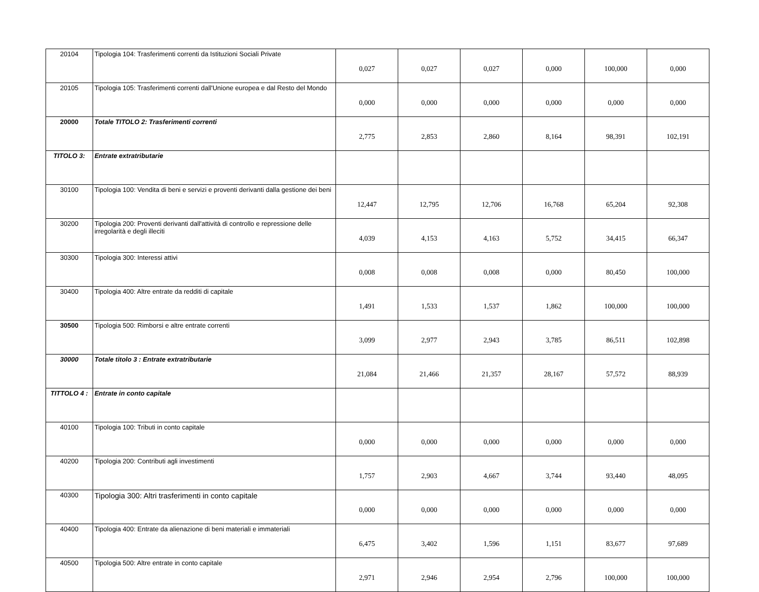| 20104 | Tipologia 104: Trasferimenti correnti da Istituzioni Sociali Private | 0,027 | 0,027 | 0,027 | 0,000 | 100,000 | 0,000 |
| 20105 | Tipologia 105: Trasferimenti correnti dall'Unione europea e dal Resto del Mondo | 0,000 | 0,000 | 0,000 | 0,000 | 0,000 | 0,000 |
| 20000 | Totale TITOLO 2: Trasferimenti correnti | 2,775 | 2,853 | 2,860 | 8,164 | 98,391 | 102,191 |
| TITOLO 3: | Entrate extratributarie | | | | | | |
| 30100 | Tipologia 100: Vendita di beni e servizi e proventi derivanti dalla gestione dei beni | 12,447 | 12,795 | 12,706 | 16,768 | 65,204 | 92,308 |
| 30200 | Tipologia 200: Proventi derivanti dall'attività di controllo e repressione delle irregolarità e degli illeciti | 4,039 | 4,153 | 4,163 | 5,752 | 34,415 | 66,347 |
| 30300 | Tipologia 300: Interessi attivi | 0,008 | 0,008 | 0,008 | 0,000 | 80,450 | 100,000 |
| 30400 | Tipologia 400: Altre entrate da redditi di capitale | 1,491 | 1,533 | 1,537 | 1,862 | 100,000 | 100,000 |
| 30500 | Tipologia 500: Rimborsi e altre entrate correnti | 3,099 | 2,977 | 2,943 | 3,785 | 86,511 | 102,898 |
| 30000 | Totale titolo 3 : Entrate extratributarie | 21,084 | 21,466 | 21,357 | 28,167 | 57,572 | 88,939 |
| TITTOLO 4 : | Entrate in conto capitale | | | | | | |
| 40100 | Tipologia 100: Tributi in conto capitale | 0,000 | 0,000 | 0,000 | 0,000 | 0,000 | 0,000 |
| 40200 | Tipologia 200: Contributi agli investimenti | 1,757 | 2,903 | 4,667 | 3,744 | 93,440 | 48,095 |
| 40300 | Tipologia 300: Altri trasferimenti in conto capitale | 0,000 | 0,000 | 0,000 | 0,000 | 0,000 | 0,000 |
| 40400 | Tipologia 400: Entrate da alienazione di beni materiali e immateriali | 6,475 | 3,402 | 1,596 | 1,151 | 83,677 | 97,689 |
| 40500 | Tipologia 500: Altre entrate in conto capitale | 2,971 | 2,946 | 2,954 | 2,796 | 100,000 | 100,000 |